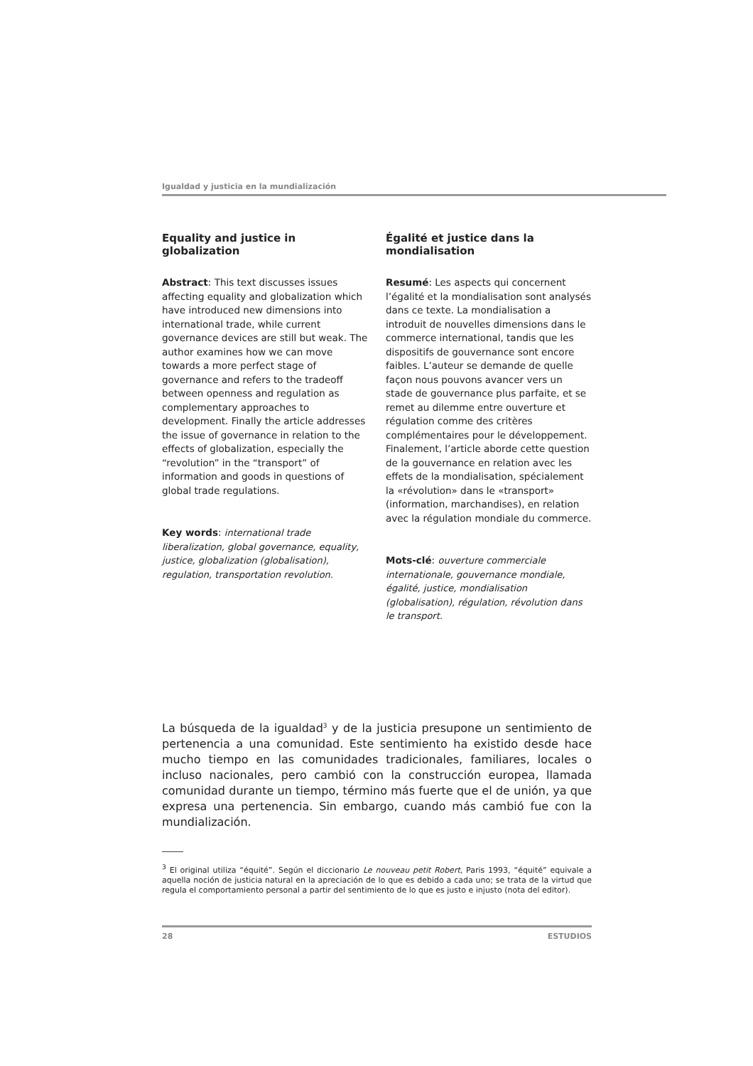Igualdad y justicia en la mundialización
Equality and justice in globalization
Abstract: This text discusses issues affecting equality and globalization which have introduced new dimensions into international trade, while current governance devices are still but weak. The author examines how we can move towards a more perfect stage of governance and refers to the tradeoff between openness and regulation as complementary approaches to development. Finally the article addresses the issue of governance in relation to the effects of globalization, especially the “revolution” in the “transport” of information and goods in questions of global trade regulations.
Key words: international trade liberalization, global governance, equality, justice, globalization (globalisation), regulation, transportation revolution.
Égalité et justice dans la mondialisation
Resumé: Les aspects qui concernent l’égalité et la mondialisation sont analysés dans ce texte. La mondialisation a introduit de nouvelles dimensions dans le commerce international, tandis que les dispositifs de gouvernance sont encore faibles. L’auteur se demande de quelle façon nous pouvons avancer vers un stade de gouvernance plus parfaite, et se remet au dilemme entre ouverture et régulation comme des critères complémentaires pour le développement. Finalement, l’article aborde cette question de la gouvernance en relation avec les effets de la mondialisation, spécialement la «révolution» dans le «transport» (information, marchandises), en relation avec la régulation mondiale du commerce.
Mots-clé: ouverture commerciale internationale, gouvernance mondiale, égalité, justice, mondialisation (globalisation), régulation, révolution dans le transport.
La búsqueda de la igualdad<sup>3</sup> y de la justicia presupone un sentimiento de pertenencia a una comunidad. Este sentimiento ha existido desde hace mucho tiempo en las comunidades tradicionales, familiares, locales o incluso nacionales, pero cambió con la construcción europea, llamada comunidad durante un tiempo, término más fuerte que el de unión, ya que expresa una pertenencia. Sin embargo, cuando más cambió fue con la mundialización.
<sup>3</sup> El original utiliza “équité”. Según el diccionario Le nouveau petit Robert, Paris 1993, “équité” equivale a aquella noción de justicia natural en la apreciación de lo que es debido a cada uno; se trata de la virtud que regula el comportamiento personal a partir del sentimiento de lo que es justo e injusto (nota del editor).
28 ESTUDIOS